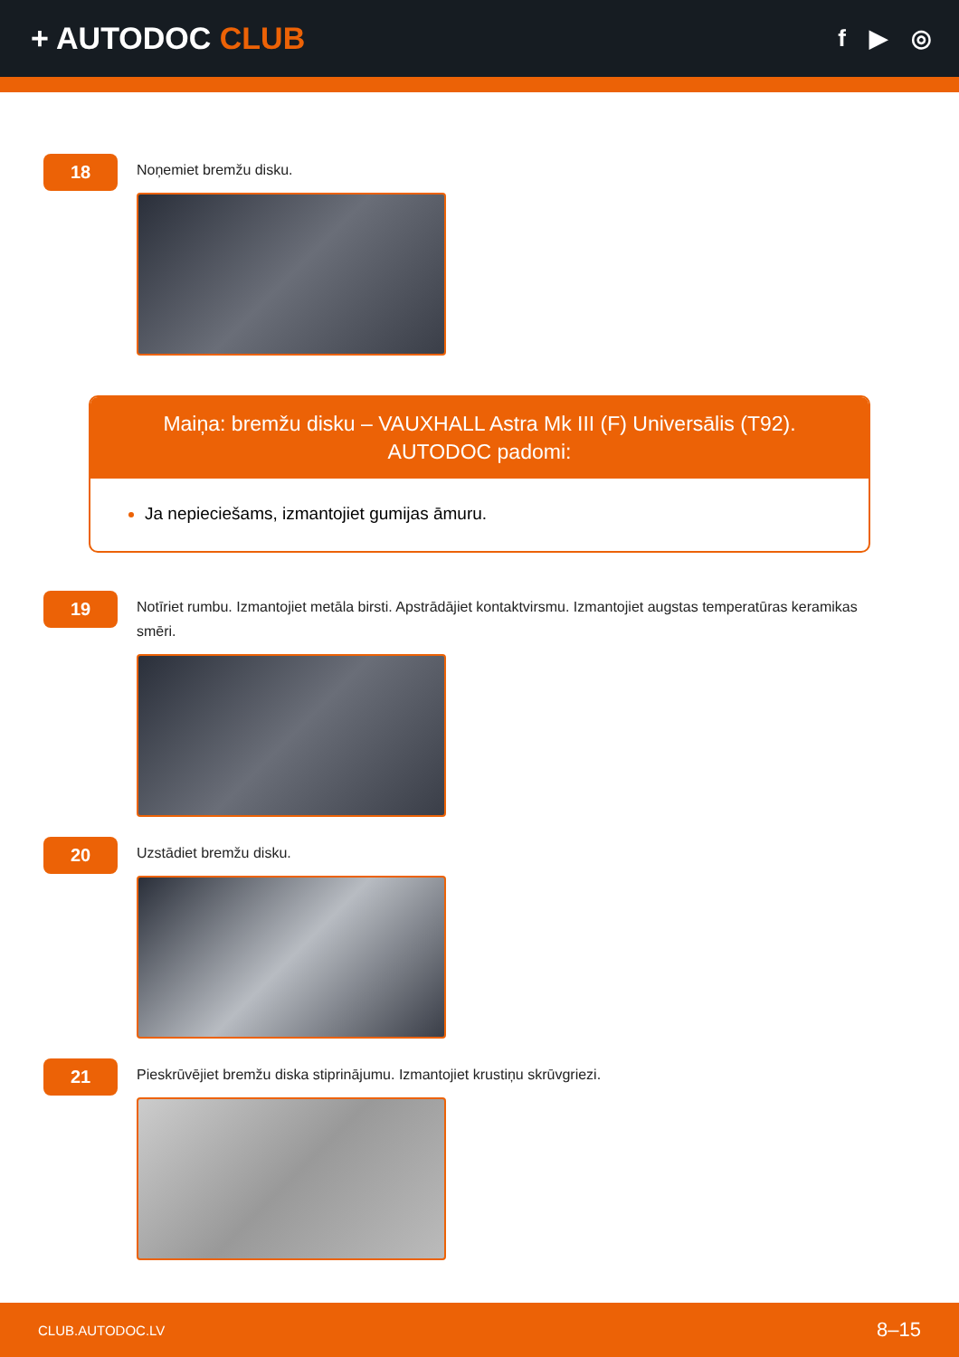+ AUTODOC CLUB
f ▶ ◎
18
Noņemiet bremžu disku.
Maiņa: bremžu disku – VAUXHALL Astra Mk III (F) Universālis (T92).
AUTODOC padomi:
Ja nepieciešams, izmantojiet gumijas āmuru.
19
Notīriet rumbu. Izmantojiet metāla birsti. Apstrādājiet kontaktvirsmu. Izmantojiet augstas temperatūras keramikas smēri.
20
Uzstādiet bremžu disku.
21
Pieskrūvējiet bremžu diska stiprinājumu. Izmantojiet krustiņu skrūvgriezi.
CLUB.AUTODOC.LV 8–15